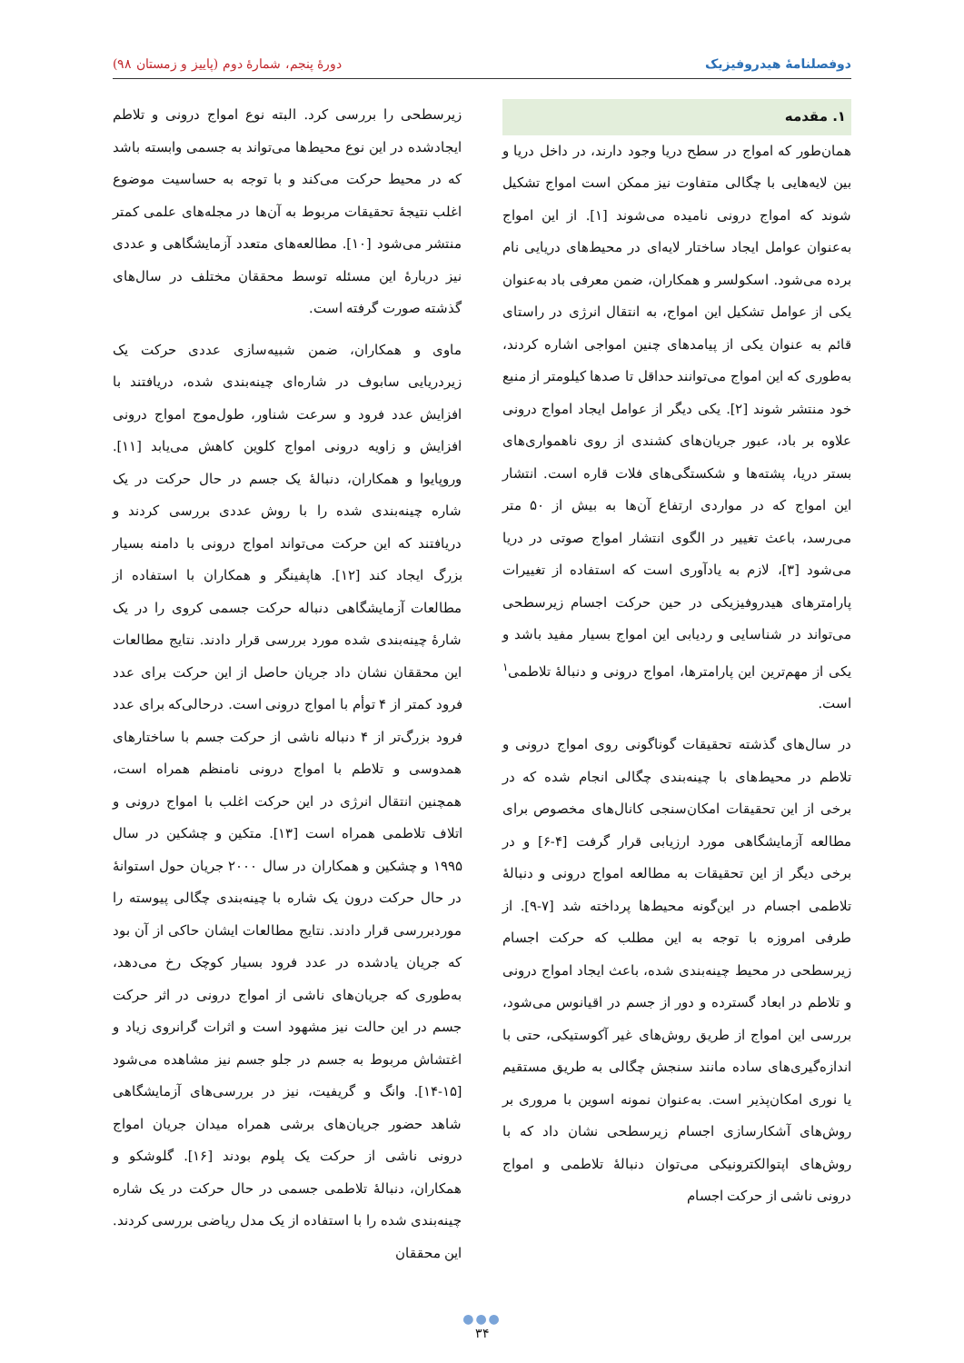دوفصلنامهٔ هیدروفیزیک دورهٔ پنجم، شمارهٔ دوم (پاییز و زمستان ۹۸)
۱. مقدمه
همان‌طور که امواج در سطح دریا وجود دارند، در داخل دریا و بین لایه‌هایی با چگالی متفاوت نیز ممکن است امواج تشکیل شوند که امواج درونی نامیده می‌شوند [۱]. از این امواج به‌عنوان عوامل ایجاد ساختار لایه‌ای در محیط‌های دریایی نام برده می‌شود. اسکولسر و همکاران، ضمن معرفی باد به‌عنوان یکی از عوامل تشکیل این امواج، به انتقال انرژی در راستای قائم به عنوان یکی از پیامدهای چنین امواجی اشاره کردند، به‌طوری که این امواج می‌توانند حداقل تا صدها کیلومتر از منبع خود منتشر شوند [۲]. یکی دیگر از عوامل ایجاد امواج درونی علاوه بر باد، عبور جریان‌های کشندی از روی ناهمواری‌های بستر دریا، پشته‌ها و شکستگی‌های فلات قاره است. انتشار این امواج که در مواردی ارتفاع آن‌ها به بیش از ۵۰ متر می‌رسد، باعث تغییر در الگوی انتشار امواج صوتی در دریا می‌شود [۳]، لازم به یادآوری است که استفاده از تغییرات پارامترهای هیدروفیزیکی در حین حرکت اجسام زیرسطحی می‌تواند در شناسایی و ردیابی این امواج بسیار مفید باشد و یکی از مهم‌ترین این پارامترها، امواج درونی و دنبالهٔ تلاطمی<sup>۱</sup> است.
در سال‌های گذشته تحقیقات گوناگونی روی امواج درونی و تلاطم در محیط‌های با چینه‌بندی چگالی انجام شده که در برخی از این تحقیقات امکان‌سنجی کانال‌های مخصوص برای مطالعه آزمایشگاهی مورد ارزیابی قرار گرفت [۴-۶] و در برخی دیگر از این تحقیقات به مطالعه امواج درونی و دنبالهٔ تلاطمی اجسام در این‌گونه محیط‌ها پرداخته شد [۷-۹]. از طرفی امروزه با توجه به این مطلب که حرکت اجسام زیرسطحی در محیط چینه‌بندی شده، باعث ایجاد امواج درونی و تلاطم در ابعاد گسترده و دور از جسم در اقیانوس می‌شود، بررسی این امواج از طریق روش‌های غیر آکوستیکی، حتی با اندازه‌گیری‌های ساده مانند سنجش چگالی به طریق مستقیم یا نوری امکان‌پذیر است. به‌عنوان نمونه اسوین با مروری بر روش‌های آشکارسازی اجسام زیرسطحی نشان داد که با روش‌های اپتوالکترونیکی می‌توان دنبالهٔ تلاطمی و امواج درونی ناشی از حرکت اجسام
زیرسطحی را بررسی کرد. البته نوع امواج درونی و تلاطم ایجادشده در این نوع محیط‌ها می‌تواند به جسمی وابسته باشد که در محیط حرکت می‌کند و با توجه به حساسیت موضوع اغلب نتیجهٔ تحقیقات مربوط به آن‌ها در مجله‌های علمی کمتر منتشر می‌شود [۱۰]. مطالعه‌های متعدد آزمایشگاهی و عددی نیز دربارهٔ این مسئله توسط محققان مختلف در سال‌های گذشته صورت گرفته است.
ماوی و همکاران، ضمن شبیه‌سازی عددی حرکت یک زیردریایی سابوف در شاره‌ای چینه‌بندی شده، دریافتند با افزایش عدد فرود و سرعت شناور، طول‌موج امواج درونی افزایش و زاویه درونی امواج کلوین کاهش می‌یابد [۱۱]. وروپایوا و همکاران، دنبالهٔ یک جسم در حال حرکت در یک شاره چینه‌بندی شده را با روش عددی بررسی کردند و دریافتند که این حرکت می‌تواند امواج درونی با دامنه بسیار بزرگ ایجاد کند [۱۲]. هاپفینگر و همکاران با استفاده از مطالعات آزمایشگاهی دنباله حرکت جسمی کروی را در یک شارهٔ چینه‌بندی شده مورد بررسی قرار دادند. نتایج مطالعات این محققان نشان داد جریان حاصل از این حرکت برای عدد فرود کمتر از ۴ توأم با امواج درونی است. درحالی‌که برای عدد فرود بزرگ‌تر از ۴ دنباله ناشی از حرکت جسم با ساختارهای همدوسی و تلاطم با امواج درونی نامنظم همراه است، همچنین انتقال انرژی در این حرکت اغلب با امواج درونی و اتلاف تلاطمی همراه است [۱۳]. متکین و چشکین در سال ۱۹۹۵ و چشکین و همکاران در سال ۲۰۰۰ جریان حول استوانهٔ در حال حرکت درون یک شاره با چینه‌بندی چگالی پیوسته را موردبررسی قرار دادند. نتایج مطالعات ایشان حاکی از آن بود که جریان یادشده در عدد فرود بسیار کوچک رخ می‌دهد، به‌طوری که جریان‌های ناشی از امواج درونی در اثر حرکت جسم در این حالت نیز مشهود است و اثرات گرانروی زیاد و اغتشاش مربوط به جسم در جلو جسم نیز مشاهده می‌شود [۱۵-۱۴]. وانگ و گریفیت، نیز در بررسی‌های آزمایشگاهی شاهد حضور جریان‌های برشی همراه میدان جریان امواج درونی ناشی از حرکت یک پلوم بودند [۱۶]. گلوشکو و همکاران، دنبالهٔ تلاطمی جسمی در حال حرکت در یک شاره چینه‌بندی شده را با استفاده از یک مدل ریاضی بررسی کردند. این محققان
●●●
۳۴